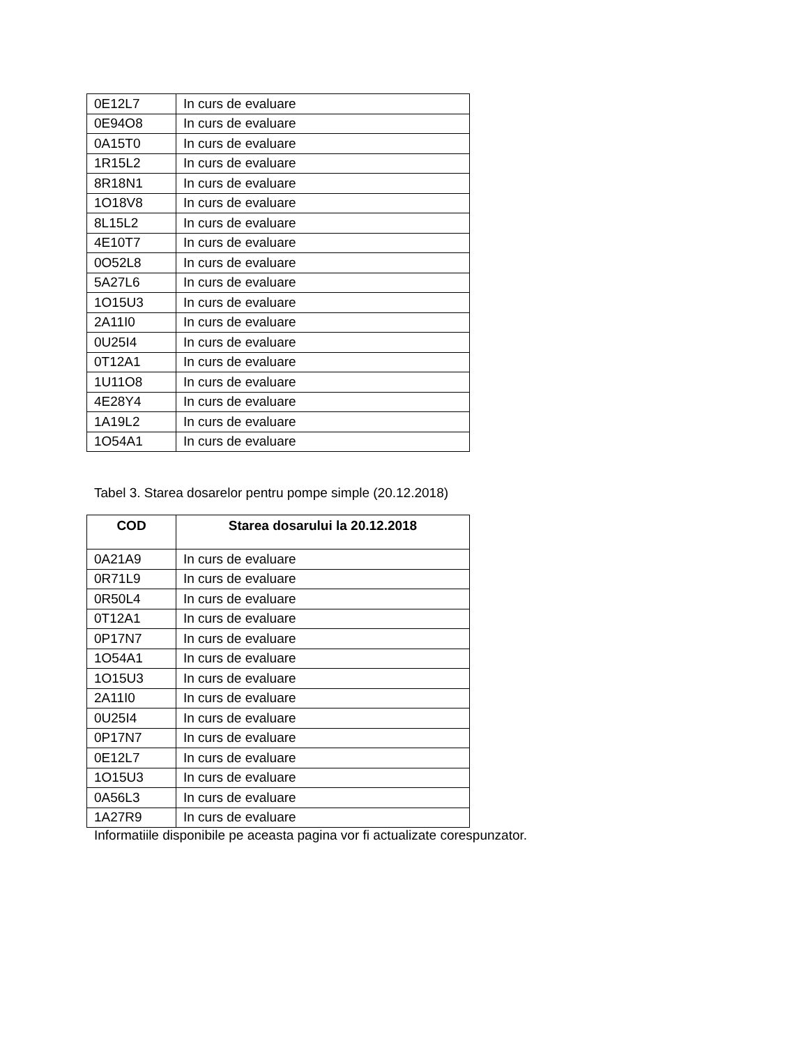| 0E12L7 | In curs de evaluare |
| 0E94O8 | In curs de evaluare |
| 0A15T0 | In curs de evaluare |
| 1R15L2 | In curs de evaluare |
| 8R18N1 | In curs de evaluare |
| 1O18V8 | In curs de evaluare |
| 8L15L2 | In curs de evaluare |
| 4E10T7 | In curs de evaluare |
| 0O52L8 | In curs de evaluare |
| 5A27L6 | In curs de evaluare |
| 1O15U3 | In curs de evaluare |
| 2A11I0 | In curs de evaluare |
| 0U25I4 | In curs de evaluare |
| 0T12A1 | In curs de evaluare |
| 1U11O8 | In curs de evaluare |
| 4E28Y4 | In curs de evaluare |
| 1A19L2 | In curs de evaluare |
| 1O54A1 | In curs de evaluare |
Tabel 3. Starea dosarelor pentru pompe simple (20.12.2018)
| COD | Starea dosarului la 20.12.2018 |
| --- | --- |
| 0A21A9 | In curs de evaluare |
| 0R71L9 | In curs de evaluare |
| 0R50L4 | In curs de evaluare |
| 0T12A1 | In curs de evaluare |
| 0P17N7 | In curs de evaluare |
| 1O54A1 | In curs de evaluare |
| 1O15U3 | In curs de evaluare |
| 2A11I0 | In curs de evaluare |
| 0U25I4 | In curs de evaluare |
| 0P17N7 | In curs de evaluare |
| 0E12L7 | In curs de evaluare |
| 1O15U3 | In curs de evaluare |
| 0A56L3 | In curs de evaluare |
| 1A27R9 | In curs de evaluare |
Informatiile disponibile pe aceasta pagina vor fi actualizate corespunzator.